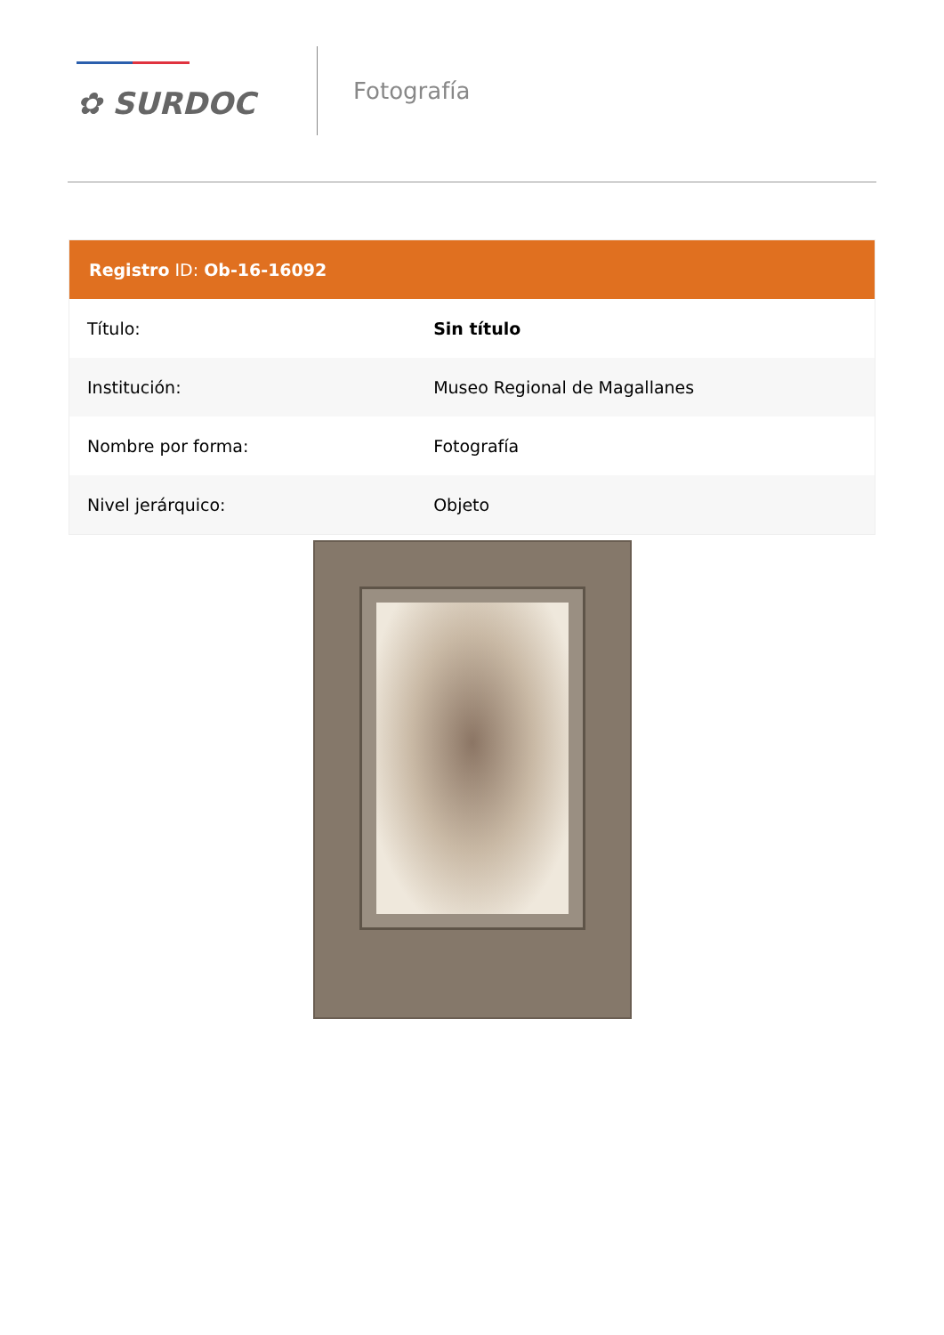✿ SURDOC
Fotografía
Registro ID: Ob-16-16092
| Título: | Sin título |
| Institución: | Museo Regional de Magallanes |
| Nombre por forma: | Fotografía |
| Nivel jerárquico: | Objeto |